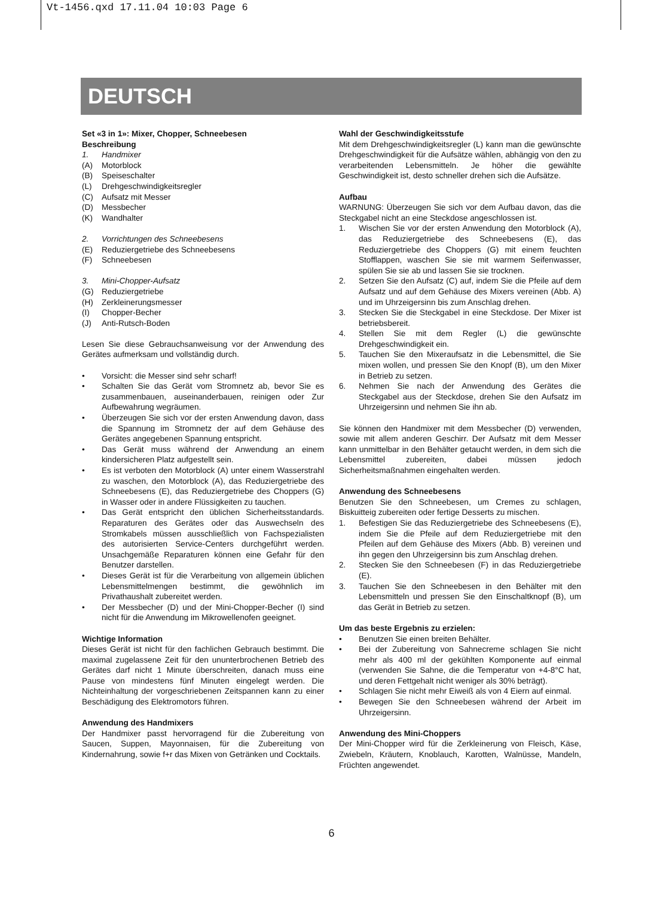Vt-1456.qxd 17.11.04 10:03 Page 6
DEUTSCH
Set «3 in 1»: Mixer, Chopper, Schneebesen
Beschreibung
1. Handmixer
(A) Motorblock
(B) Speiseschalter
(L) Drehgeschwindigkeitsregler
(C) Aufsatz mit Messer
(D) Messbecher
(K) Wandhalter
2. Vorrichtungen des Schneebesens
(E) Reduziergetriebe des Schneebesens
(F) Schneebesen
3. Mini-Chopper-Aufsatz
(G) Reduziergetriebe
(H) Zerkleinerungsmesser
(I) Chopper-Becher
(J) Anti-Rutsch-Boden
Lesen Sie diese Gebrauchsanweisung vor der Anwendung des Gerätes aufmerksam und vollständig durch.
• Vorsicht: die Messer sind sehr scharf!
• Schalten Sie das Gerät vom Stromnetz ab, bevor Sie es zusammenbauen, auseinanderbauen, reinigen oder Zur Aufbewahrung wegräumen.
• Überzeugen Sie sich vor der ersten Anwendung davon, dass die Spannung im Stromnetz der auf dem Gehäuse des Gerätes angegebenen Spannung entspricht.
• Das Gerät muss während der Anwendung an einem kindersicheren Platz aufgestellt sein.
• Es ist verboten den Motorblock (A) unter einem Wasserstrahl zu waschen, den Motorblock (A), das Reduziergetriebe des Schneebesens (E), das Reduziergetriebe des Choppers (G) in Wasser oder in andere Flüssigkeiten zu tauchen.
• Das Gerät entspricht den üblichen Sicherheitsstandards. Reparaturen des Gerätes oder das Auswechseln des Stromkabels müssen ausschließlich von Fachspezialisten des autorisierten Service-Centers durchgeführt werden. Unsachgemäße Reparaturen können eine Gefahr für den Benutzer darstellen.
• Dieses Gerät ist für die Verarbeitung von allgemein üblichen Lebensmittelmengen bestimmt, die gewöhnlich im Privathaushalt zubereitet werden.
• Der Messbecher (D) und der Mini-Chopper-Becher (I) sind nicht für die Anwendung im Mikrowellenofen geeignet.
Wichtige Information
Dieses Gerät ist nicht für den fachlichen Gebrauch bestimmt. Die maximal zugelassene Zeit für den ununterbrochenen Betrieb des Gerätes darf nicht 1 Minute überschreiten, danach muss eine Pause von mindestens fünf Minuten eingelegt werden. Die Nichteinhaltung der vorgeschriebenen Zeitspannen kann zu einer Beschädigung des Elektromotors führen.
Anwendung des Handmixers
Der Handmixer passt hervorragend für die Zubereitung von Saucen, Suppen, Mayonnaisen, für die Zubereitung von Kindernahrung, sowie f+r das Mixen von Getränken und Cocktails.
Wahl der Geschwindigkeitsstufe
Mit dem Drehgeschwindigkeitsregler (L) kann man die gewünschte Drehgeschwindigkeit für die Aufsätze wählen, abhängig von den zu verarbeitenden Lebensmitteln. Je höher die gewählte Geschwindigkeit ist, desto schneller drehen sich die Aufsätze.
Aufbau
WARNUNG: Überzeugen Sie sich vor dem Aufbau davon, das die Steckgabel nicht an eine Steckdose angeschlossen ist.
1. Wischen Sie vor der ersten Anwendung den Motorblock (A), das Reduziergetriebe des Schneebesens (E), das Reduziergetriebe des Choppers (G) mit einem feuchten Stofflappen, waschen Sie sie mit warmem Seifenwasser, spülen Sie sie ab und lassen Sie sie trocknen.
2. Setzen Sie den Aufsatz (C) auf, indem Sie die Pfeile auf dem Aufsatz und auf dem Gehäuse des Mixers vereinen (Abb. A) und im Uhrzeigersinn bis zum Anschlag drehen.
3. Stecken Sie die Steckgabel in eine Steckdose. Der Mixer ist betriebsbereit.
4. Stellen Sie mit dem Regler (L) die gewünschte Drehgeschwindigkeit ein.
5. Tauchen Sie den Mixeraufsatz in die Lebensmittel, die Sie mixen wollen, und pressen Sie den Knopf (B), um den Mixer in Betrieb zu setzen.
6. Nehmen Sie nach der Anwendung des Gerätes die Steckgabel aus der Steckdose, drehen Sie den Aufsatz im Uhrzeigersinn und nehmen Sie ihn ab.
Sie können den Handmixer mit dem Messbecher (D) verwenden, sowie mit allem anderen Geschirr. Der Aufsatz mit dem Messer kann unmittelbar in den Behälter getaucht werden, in dem sich die Lebensmittel zubereiten, dabei müssen jedoch Sicherheitsmaßnahmen eingehalten werden.
Anwendung des Schneebesens
Benutzen Sie den Schneebesen, um Cremes zu schlagen, Biskuitteig zubereiten oder fertige Desserts zu mischen.
1. Befestigen Sie das Reduziergetriebe des Schneebesens (E), indem Sie die Pfeile auf dem Reduziergetriebe mit den Pfeilen auf dem Gehäuse des Mixers (Abb. B) vereinen und ihn gegen den Uhrzeigersinn bis zum Anschlag drehen.
2. Stecken Sie den Schneebesen (F) in das Reduziergetriebe (E).
3. Tauchen Sie den Schneebesen in den Behälter mit den Lebensmitteln und pressen Sie den Einschaltknopf (B), um das Gerät in Betrieb zu setzen.
Um das beste Ergebnis zu erzielen:
• Benutzen Sie einen breiten Behälter.
• Bei der Zubereitung von Sahnecreme schlagen Sie nicht mehr als 400 ml der gekühlten Komponente auf einmal (verwenden Sie Sahne, die die Temperatur von +4-8°C hat, und deren Fettgehalt nicht weniger als 30% beträgt).
• Schlagen Sie nicht mehr Eiweiß als von 4 Eiern auf einmal.
• Bewegen Sie den Schneebesen während der Arbeit im Uhrzeigersinn.
Anwendung des Mini-Choppers
Der Mini-Chopper wird für die Zerkleinerung von Fleisch, Käse, Zwiebeln, Kräutern, Knoblauch, Karotten, Walnüsse, Mandeln, Früchten angewendet.
6